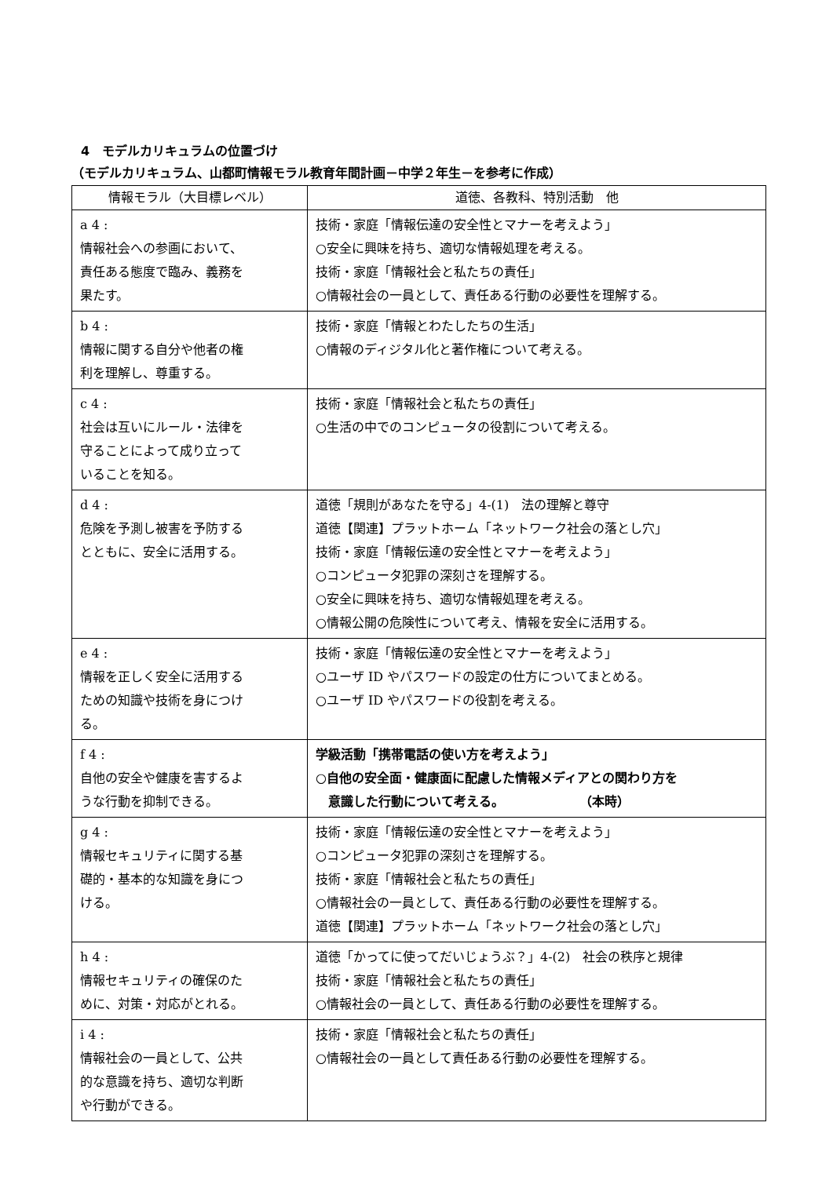4　モデルカリキュラムの位置づけ
（モデルカリキュラム、山都町情報モラル教育年間計画－中学２年生－を参考に作成）
| 情報モラル（大目標レベル） | 道徳、各教科、特別活動 他 |
| --- | --- |
| a 4 : 情報社会への参画において、責任ある態度で臨み、義務を果たす。 | 技術・家庭「情報伝達の安全性とマナーを考えよう」 ○安全に興味を持ち、適切な情報処理を考える。 技術・家庭「情報社会と私たちの責任」 ○情報社会の一員として、責任ある行動の必要性を理解する。 |
| b 4 : 情報に関する自分や他者の権利を理解し、尊重する。 | 技術・家庭「情報とわたしたちの生活」 ○情報のディジタル化と著作権について考える。 |
| c 4 : 社会は互いにルール・法律を守ることによって成り立っていることを知る。 | 技術・家庭「情報社会と私たちの責任」 ○生活の中でのコンピュータの役割について考える。 |
| d 4 : 危険を予測し被害を予防するとともに、安全に活用する。 | 道徳「規則があなたを守る」4-(1) 法の理解と尊守 道徳【関連】プラットホーム「ネットワーク社会の落とし穴」 技術・家庭「情報伝達の安全性とマナーを考えよう」 ○コンピュータ犯罪の深刻さを理解する。 ○安全に興味を持ち、適切な情報処理を考える。 ○情報公開の危険性について考え、情報を安全に活用する。 |
| e 4 : 情報を正しく安全に活用するための知識や技術を身につける。 | 技術・家庭「情報伝達の安全性とマナーを考えよう」 ○ユーザ ID やパスワードの設定の仕方についてまとめる。 ○ユーザ ID やパスワードの役割を考える。 |
| f 4 : 自他の安全や健康を害するような行動を抑制できる。 | 学級活動「携帯電話の使い方を考えよう」 ○自他の安全面・健康面に配慮した情報メディアとの関わり方を 意識した行動について考える。 （本時） |
| g 4 : 情報セキュリティに関する基礎的・基本的な知識を身につける。 | 技術・家庭「情報伝達の安全性とマナーを考えよう」 ○コンピュータ犯罪の深刻さを理解する。 技術・家庭「情報社会と私たちの責任」 ○情報社会の一員として、責任ある行動の必要性を理解する。 道徳【関連】プラットホーム「ネットワーク社会の落とし穴」 |
| h 4 : 情報セキュリティの確保のために、対策・対応がとれる。 | 道徳「かってに使ってだいじょうぶ？」4-(2) 社会の秩序と規律 技術・家庭「情報社会と私たちの責任」 ○情報社会の一員として、責任ある行動の必要性を理解する。 |
| i 4 : 情報社会の一員として、公共的な意識を持ち、適切な判断や行動ができる。 | 技術・家庭「情報社会と私たちの責任」 ○情報社会の一員として責任ある行動の必要性を理解する。 |